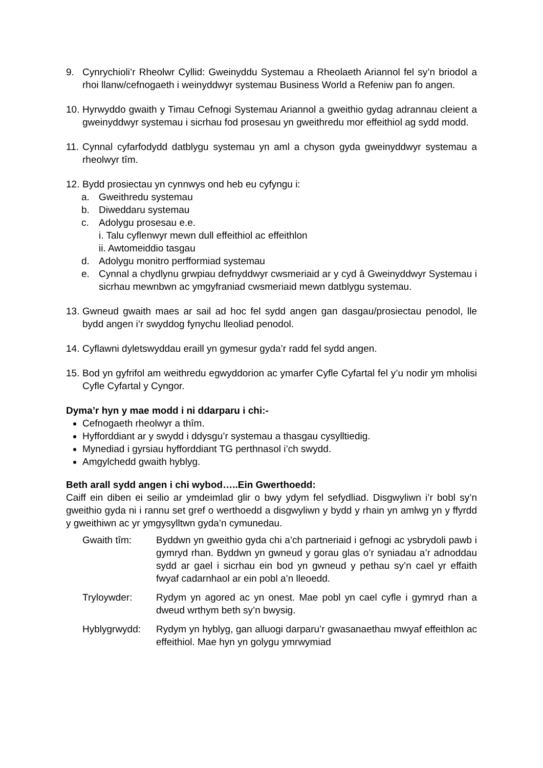9. Cynrychioli’r Rheolwr Cyllid: Gweinyddu Systemau a Rheolaeth Ariannol fel sy’n briodol a rhoi llanw/cefnogaeth i weinyddwyr systemau Business World a Refeniw pan fo angen.
10. Hyrwyddo gwaith y Timau Cefnogi Systemau Ariannol a gweithio gydag adrannau cleient a gweinyddwyr systemau i sicrhau fod prosesau yn gweithredu mor effeithiol ag sydd modd.
11. Cynnal cyfarfodydd datblygu systemau yn aml a chyson gyda gweinyddwyr systemau a rheolwyr tîm.
12. Bydd prosiectau yn cynnwys ond heb eu cyfyngu i:
a. Gweithredu systemau
b. Diweddaru systemau
c. Adolygu prosesau e.e.
i. Talu cyflenwyr mewn dull effeithiol ac effeithlon
ii. Awtomeiddio tasgau
d. Adolygu monitro perfformiad systemau
e. Cynnal a chydlynu grwpiau defnyddwyr cwsmeriaid ar y cyd â Gweinyddwyr Systemau i sicrhau mewnbwn ac ymgyfraniad cwsmeriaid mewn datblygu systemau.
13. Gwneud gwaith maes ar sail ad hoc fel sydd angen gan dasgau/prosiectau penodol, lle bydd angen i’r swyddog fynychu lleoliad penodol.
14. Cyflawni dyletswyddau eraill yn gymesur gyda’r radd fel sydd angen.
15. Bod yn gyfrifol am weithredu egwyddorion ac ymarfer Cyfle Cyfartal fel y’u nodir ym mholisi Cyfle Cyfartal y Cyngor.
Dyma’r hyn y mae modd i ni ddarparu i chi:-
Cefnogaeth rheolwyr a thîm.
Hyfforddiant ar y swydd i ddysgu’r systemau a thasgau cysylltiedig.
Mynediad i gyrsiau hyfforddiant TG perthnasol i’ch swydd.
Amgylchedd gwaith hyblyg.
Beth arall sydd angen i chi wybod…..Ein Gwerthoedd:
Caiff ein diben ei seilio ar ymdeimlad glir o bwy ydym fel sefydliad. Disgwyliwn i’r bobl sy’n gweithio gyda ni i rannu set gref o werthoedd a disgwyliwn y bydd y rhain yn amlwg yn y ffyrdd y gweithiwn ac yr ymgysylltwn gyda’n cymunedau.
Gwaith tîm: Byddwn yn gweithio gyda chi a’ch partneriaid i gefnogi ac ysbrydoli pawb i gymryd rhan. Byddwn yn gwneud y gorau glas o’r syniadau a’r adnoddau sydd ar gael i sicrhau ein bod yn gwneud y pethau sy’n cael yr effaith fwyaf cadarnhaol ar ein pobl a’n lleoedd.
Tryloywder: Rydym yn agored ac yn onest. Mae pobl yn cael cyfle i gymryd rhan a dweud wrthym beth sy’n bwysig.
Hyblygrwydd: Rydym yn hyblyg, gan alluogi darparu’r gwasanaethau mwyaf effeithlon ac effeithiol. Mae hyn yn golygu ymrwymiad